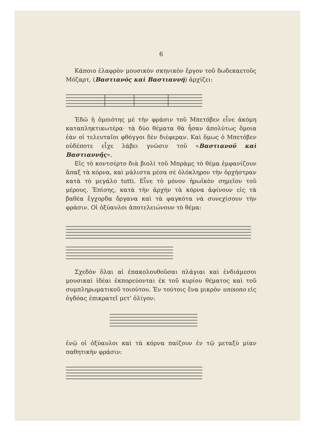6
Κάποιο ἐλαφρὸν μουσικὸν σκηνικὸν ἔργον τοῦ δωδεκαετοῦς Μόζαρτ, (Βαστιανὸς καὶ Βαστιαννή) ἀρχίζει:
Ἐδῶ ἡ ὁμοιότης μὲ τὴν φράσιν τοῦ Μπετόβεν εἶνε ἀκόμη καταπληκτικωτέρα· τὰ δύο θέματα θὰ ἦσαν ἀπολύτως ὅμοια ἐὰν οἱ τελευταῖοι φθόγγοι δὲν διέφεραν. Καὶ ὅμως ὁ Μπετόβεν οὐδέποτε εἶχε λάβει γνῶσιν τοῦ «Βαστιανοῦ καὶ Βαστιαννῆς».
Εἰς τὸ κοντσέρτο διὰ βιολὶ τοῦ Μπρὰμς τὸ θέμα ἐμφανίζουν ἅπαξ τὰ κόρνα, καὶ μάλιστα μέσα σὲ ὁλόκληρον τὴν ὀρχήστραν κατὰ τὸ μεγάλο tutti. Εἶνε τὸ μόνον ἡρωϊκὸν σημεῖον τοῦ μέρους. Ἐπίσης, κατὰ τὴν ἀρχὴν τὰ κόρνα ἀφίνουν εἰς τὰ βαθέα ἔγχορδα ὄργανα καὶ τὰ φαγκότα νὰ συνεχίσουν τὴν φράσιν. Οἱ ὀξύαυλοι ἀποτελειώνουν τὸ θέμα:
Σχεδὸν ὅλαι αἱ ἐπακολουθοῦσαι πλάγιαι καὶ ἐνδιάμεσοι μουσικαὶ ἰδέαι ἐκπορεύονται ἐκ τοῦ κυρίου θέματος καὶ τοῦ συμπληρωματικοῦ τοιούτου. Ἐν τούτοις ἕνα μικρὸν unisono εἰς ὀγδόας ἐπικρατεῖ μετ' ὀλίγον:
ἐνῷ οἱ ὀξύαυλοι καὶ τὰ κόρνα παίζουν ἐν τῷ μεταξὺ μίαν παθητικὴν φράσιν: